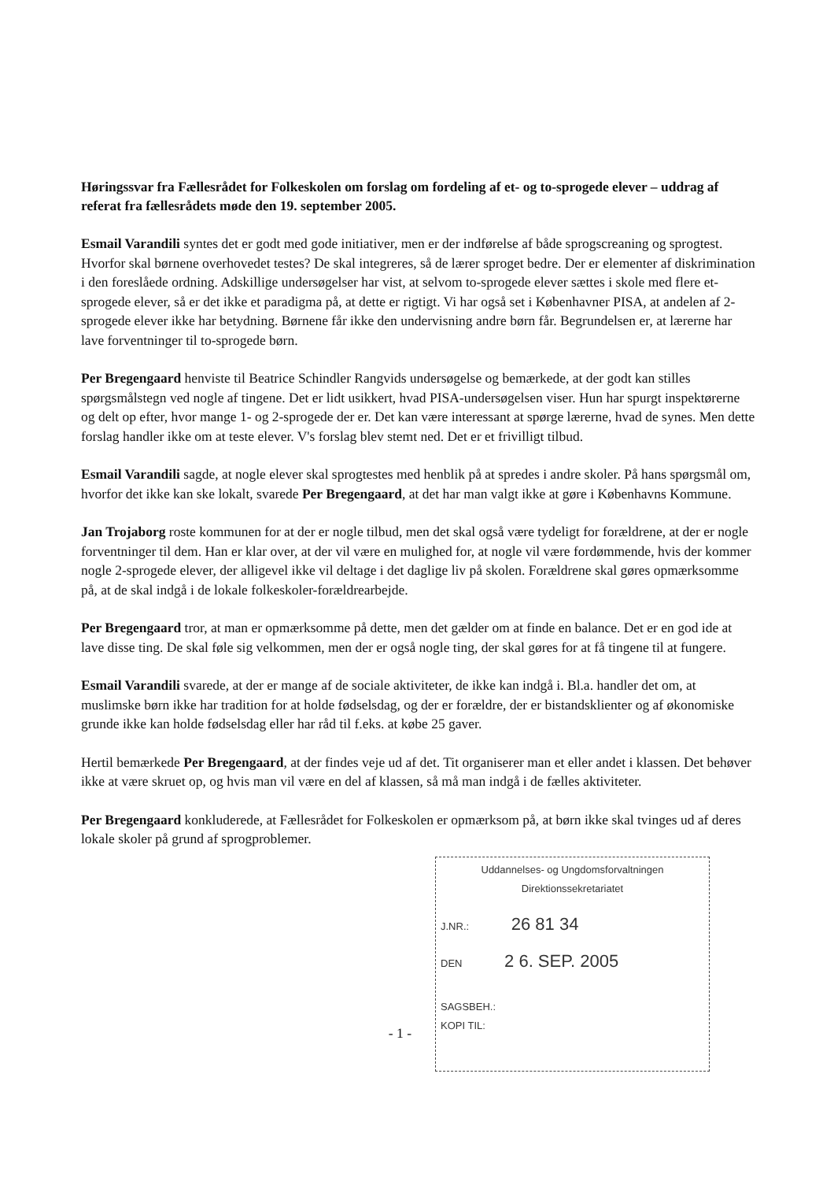Høringssvar fra Fællesrådet for Folkeskolen om forslag om fordeling af et- og to-sprogede elever – uddrag af referat fra fællesrådets møde den 19. september 2005.
Esmail Varandili syntes det er godt med gode initiativer, men er der indførelse af både sprogscreaning og sprogtest. Hvorfor skal børnene overhovedet testes? De skal integreres, så de lærer sproget bedre. Der er elementer af diskrimination i den foreslåede ordning. Adskillige undersøgelser har vist, at selvom to-sprogede elever sættes i skole med flere et-sprogede elever, så er det ikke et paradigma på, at dette er rigtigt. Vi har også set i Københavner PISA, at andelen af 2-sprogede elever ikke har betydning. Børnene får ikke den undervisning andre børn får. Begrundelsen er, at lærerne har lave forventninger til to-sprogede børn.
Per Bregengaard henviste til Beatrice Schindler Rangvids undersøgelse og bemærkede, at der godt kan stilles spørgsmålstegn ved nogle af tingene. Det er lidt usikkert, hvad PISA-undersøgelsen viser. Hun har spurgt inspektørerne og delt op efter, hvor mange 1- og 2-sprogede der er. Det kan være interessant at spørge lærerne, hvad de synes. Men dette forslag handler ikke om at teste elever. V's forslag blev stemt ned. Det er et frivilligt tilbud.
Esmail Varandili sagde, at nogle elever skal sprogtestes med henblik på at spredes i andre skoler. På hans spørgsmål om, hvorfor det ikke kan ske lokalt, svarede Per Bregengaard, at det har man valgt ikke at gøre i Københavns Kommune.
Jan Trojaborg roste kommunen for at der er nogle tilbud, men det skal også være tydeligt for forældrene, at der er nogle forventninger til dem. Han er klar over, at der vil være en mulighed for, at nogle vil være fordømmende, hvis der kommer nogle 2-sprogede elever, der alligevel ikke vil deltage i det daglige liv på skolen. Forældrene skal gøres opmærksomme på, at de skal indgå i de lokale folkeskoler-forældrearbejde.
Per Bregengaard tror, at man er opmærksomme på dette, men det gælder om at finde en balance. Det er en god ide at lave disse ting. De skal føle sig velkommen, men der er også nogle ting, der skal gøres for at få tingene til at fungere.
Esmail Varandili svarede, at der er mange af de sociale aktiviteter, de ikke kan indgå i. Bl.a. handler det om, at muslimske børn ikke har tradition for at holde fødselsdag, og der er forældre, der er bistandsklienter og af økonomiske grunde ikke kan holde fødselsdag eller har råd til f.eks. at købe 25 gaver.
Hertil bemærkede Per Bregengaard, at der findes veje ud af det. Tit organiserer man et eller andet i klassen. Det behøver ikke at være skruet op, og hvis man vil være en del af klassen, så må man indgå i de fælles aktiviteter.
Per Bregengaard konkluderede, at Fællesrådet for Folkeskolen er opmærksom på, at børn ikke skal tvinges ud af deres lokale skoler på grund af sprogproblemer.
- 1 -
Uddannelses- og Ungdomsforvaltningen
Direktionssekretariatet
J.NR.: 26 81 34
DEN 2 6. SEP. 2005
SAGSBEH.:
KOPI TIL: